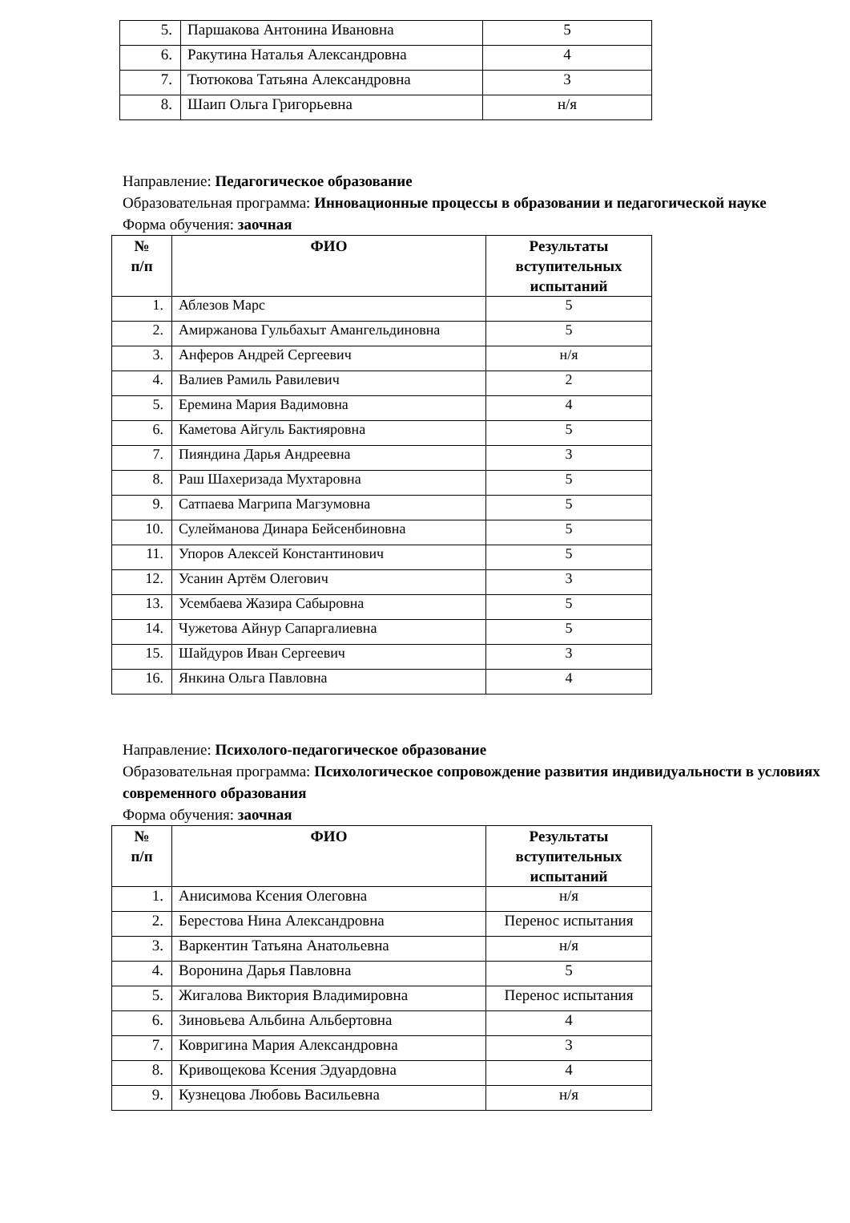| 5. | Паршакова Антонина Ивановна | 5 |
| 6. | Ракутина Наталья Александровна | 4 |
| 7. | Тютюкова Татьяна Александровна | 3 |
| 8. | Шаип Ольга Григорьевна | н/я |
Направление: Педагогическое образование
Образовательная программа: Инновационные процессы в образовании и педагогической науке
Форма обучения: заочная
| № п/п | ФИО | Результаты вступительных испытаний |
| --- | --- | --- |
| 1. | Аблезов Марс | 5 |
| 2. | Амиржанова Гульбахыт Амангельдиновна | 5 |
| 3. | Анферов Андрей Сергеевич | н/я |
| 4. | Валиев Рамиль Равилевич | 2 |
| 5. | Еремина Мария Вадимовна | 4 |
| 6. | Каметова Айгуль Бактияровна | 5 |
| 7. | Пияндина Дарья Андреевна | 3 |
| 8. | Раш Шахеризада Мухтаровна | 5 |
| 9. | Сатпаева Магрипа Магзумовна | 5 |
| 10. | Сулейманова Динара Бейсенбиновна | 5 |
| 11. | Упоров Алексей Константинович | 5 |
| 12. | Усанин Артём Олегович | 3 |
| 13. | Усембаева Жазира Сабыровна | 5 |
| 14. | Чужетова Айнур Сапаргалиевна | 5 |
| 15. | Шайдуров Иван Сергеевич | 3 |
| 16. | Янкина Ольга Павловна | 4 |
Направление: Психолого-педагогическое образование
Образовательная программа: Психологическое сопровождение развития индивидуальности в условиях современного образования
Форма обучения: заочная
| № п/п | ФИО | Результаты вступительных испытаний |
| --- | --- | --- |
| 1. | Анисимова Ксения Олеговна | н/я |
| 2. | Берестова Нина Александровна | Перенос испытания |
| 3. | Варкентин Татьяна Анатольевна | н/я |
| 4. | Воронина Дарья Павловна | 5 |
| 5. | Жигалова Виктория Владимировна | Перенос испытания |
| 6. | Зиновьева Альбина Альбертовна | 4 |
| 7. | Ковригина Мария Александровна | 3 |
| 8. | Кривощекова Ксения Эдуардовна | 4 |
| 9. | Кузнецова Любовь Васильевна | н/я |